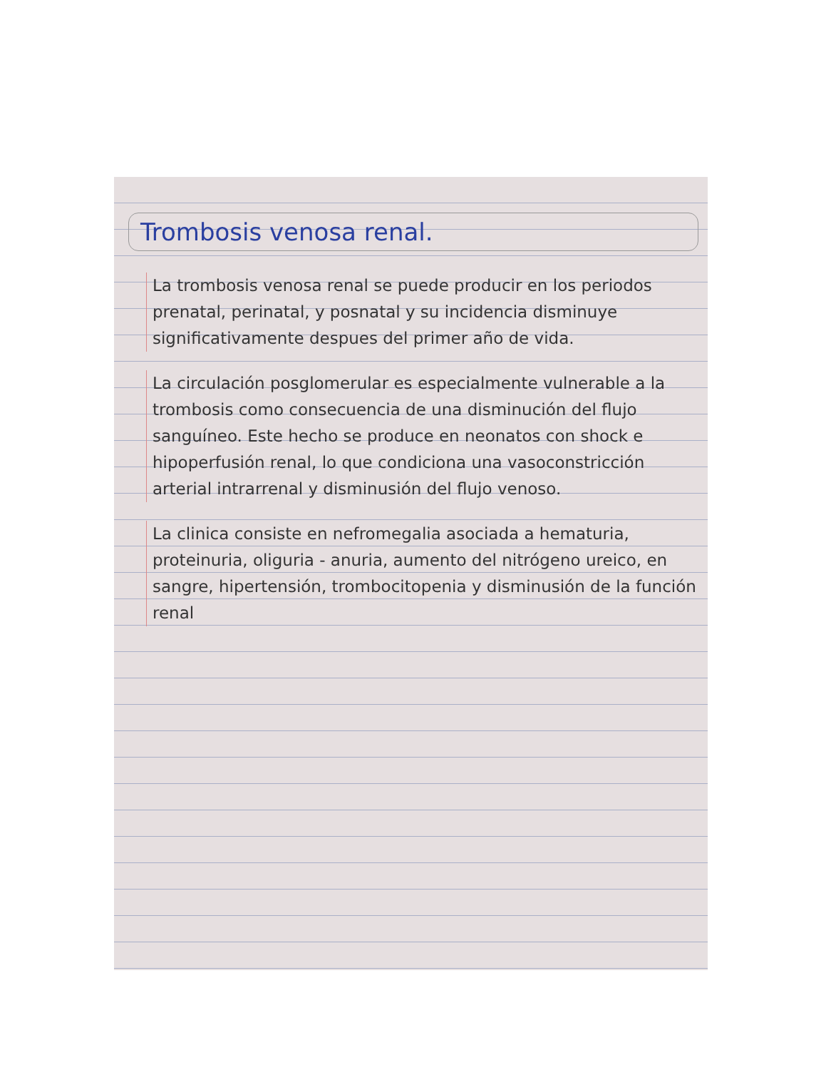Trombosis venosa renal.
La trombosis venosa renal se puede producir en los periodos prenatal, perinatal, y posnatal y su incidencia disminuye significativamente despues del primer año de vida.
La circulación posglomerular es especialmente vulnerable a la trombosis como consecuencia de una disminución del flujo sanguíneo. Este hecho se produce en neonatos con shock e hipoperfusión renal, lo que condiciona una vasoconstricción arterial intrarrenal y disminusión del flujo venoso.
La clinica consiste en nefromegalia asociada a hematuria, proteinuria, oliguria - anuria, aumento del nitrógeno ureico, en sangre, hipertensión, trombocitopenia y disminusión de la función renal